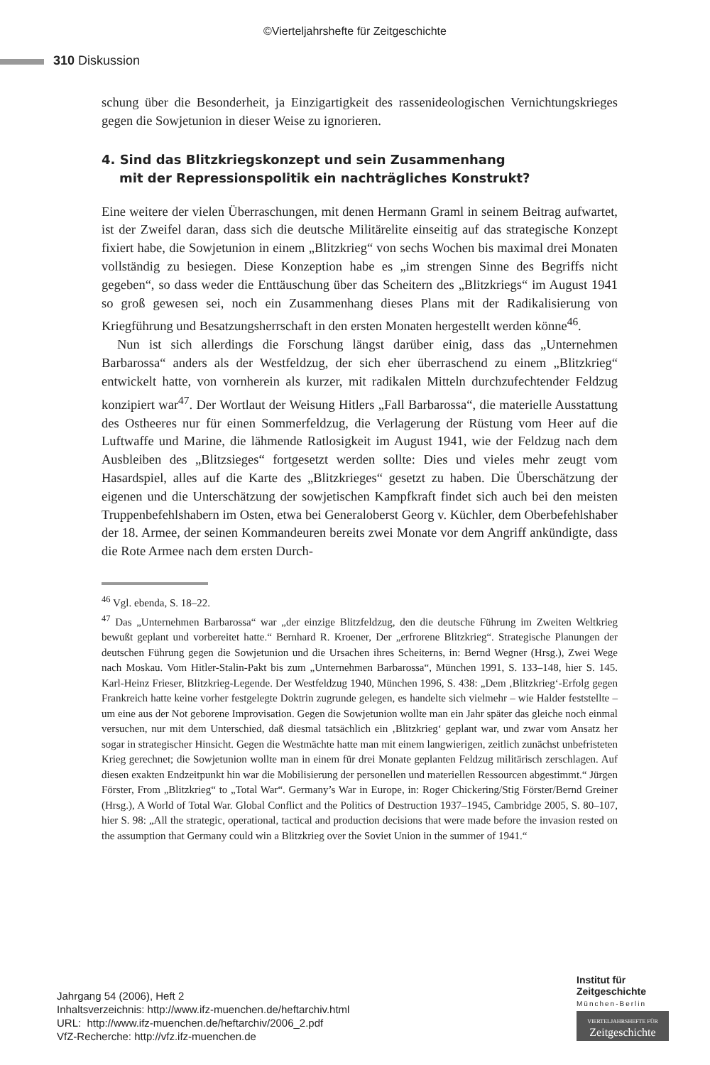©Vierteljahrshefte für Zeitgeschichte
310 Diskussion
schung über die Besonderheit, ja Einzigartigkeit des rassenideologischen Vernichtungskrieges gegen die Sowjetunion in dieser Weise zu ignorieren.
4. Sind das Blitzkriegskonzept und sein Zusammenhang
mit der Repressionspolitik ein nachträgliches Konstrukt?
Eine weitere der vielen Überraschungen, mit denen Hermann Graml in seinem Beitrag aufwartet, ist der Zweifel daran, dass sich die deutsche Militärelite einseitig auf das strategische Konzept fixiert habe, die Sowjetunion in einem „Blitzkrieg“ von sechs Wochen bis maximal drei Monaten vollständig zu besiegen. Diese Konzeption habe es „im strengen Sinne des Begriffs nicht gegeben“, so dass weder die Enttäuschung über das Scheitern des „Blitzkriegs“ im August 1941 so groß gewesen sei, noch ein Zusammenhang dieses Plans mit der Radikalisierung von Kriegführung und Besatzungsherrschaft in den ersten Monaten hergestellt werden könne<sup>46</sup>.
Nun ist sich allerdings die Forschung längst darüber einig, dass das „Unternehmen Barbarossa“ anders als der Westfeldzug, der sich eher überraschend zu einem „Blitzkrieg“ entwickelt hatte, von vornherein als kurzer, mit radikalen Mitteln durchzufechtender Feldzug konzipiert war<sup>47</sup>. Der Wortlaut der Weisung Hitlers „Fall Barbarossa“, die materielle Ausstattung des Ostheeres nur für einen Sommerfeldzug, die Verlagerung der Rüstung vom Heer auf die Luftwaffe und Marine, die lähmende Ratlosigkeit im August 1941, wie der Feldzug nach dem Ausbleiben des „Blitzsieges“ fortgesetzt werden sollte: Dies und vieles mehr zeugt vom Hasardspiel, alles auf die Karte des „Blitzkrieges“ gesetzt zu haben. Die Überschätzung der eigenen und die Unterschätzung der sowjetischen Kampfkraft findet sich auch bei den meisten Truppenbefehlshabern im Osten, etwa bei Generaloberst Georg v. Küchler, dem Oberbefehlshaber der 18. Armee, der seinen Kommandeuren bereits zwei Monate vor dem Angriff ankündigte, dass die Rote Armee nach dem ersten Durch-
<sup>46</sup> Vgl. ebenda, S. 18–22.
<sup>47</sup> Das „Unternehmen Barbarossa“ war „der einzige Blitzfeldzug, den die deutsche Führung im Zweiten Weltkrieg bewußt geplant und vorbereitet hatte.“ Bernhard R. Kroener, Der „erfrorene Blitzkrieg“. Strategische Planungen der deutschen Führung gegen die Sowjetunion und die Ursachen ihres Scheiterns, in: Bernd Wegner (Hrsg.), Zwei Wege nach Moskau. Vom Hitler-Stalin-Pakt bis zum „Unternehmen Barbarossa“, München 1991, S. 133–148, hier S. 145. Karl-Heinz Frieser, Blitzkrieg-Legende. Der Westfeldzug 1940, München 1996, S. 438: „Dem ‚Blitzkrieg‘-Erfolg gegen Frankreich hatte keine vorher festgelegte Doktrin zugrunde gelegen, es handelte sich vielmehr – wie Halder feststellte – um eine aus der Not geborene Improvisation. Gegen die Sowjetunion wollte man ein Jahr später das gleiche noch einmal versuchen, nur mit dem Unterschied, daß diesmal tatsächlich ein ‚Blitzkrieg‘ geplant war, und zwar vom Ansatz her sogar in strategischer Hinsicht. Gegen die Westmächte hatte man mit einem langwierigen, zeitlich zunächst unbefristeten Krieg gerechnet; die Sowjetunion wollte man in einem für drei Monate geplanten Feldzug militärisch zerschlagen. Auf diesen exakten Endzeitpunkt hin war die Mobilisierung der personellen und materiellen Ressourcen abgestimmt.“ Jürgen Förster, From „Blitzkrieg“ to „Total War“. Germany’s War in Europe, in: Roger Chickering/Stig Förster/Bernd Greiner (Hrsg.), A World of Total War. Global Conflict and the Politics of Destruction 1937–1945, Cambridge 2005, S. 80–107, hier S. 98: „All the strategic, operational, tactical and production decisions that were made before the invasion rested on the assumption that Germany could win a Blitzkrieg over the Soviet Union in the summer of 1941.“
Jahrgang 54 (2006), Heft 2
Inhaltsverzeichnis: http://www.ifz-muenchen.de/heftarchiv.html
URL: http://www.ifz-muenchen.de/heftarchiv/2006_2.pdf
VfZ-Recherche: http://vfz.ifz-muenchen.de
Institut für
Zeitgeschichte
München-Berlin
VIERTELJAHRSHEFTE FÜR
Zeitgeschichte